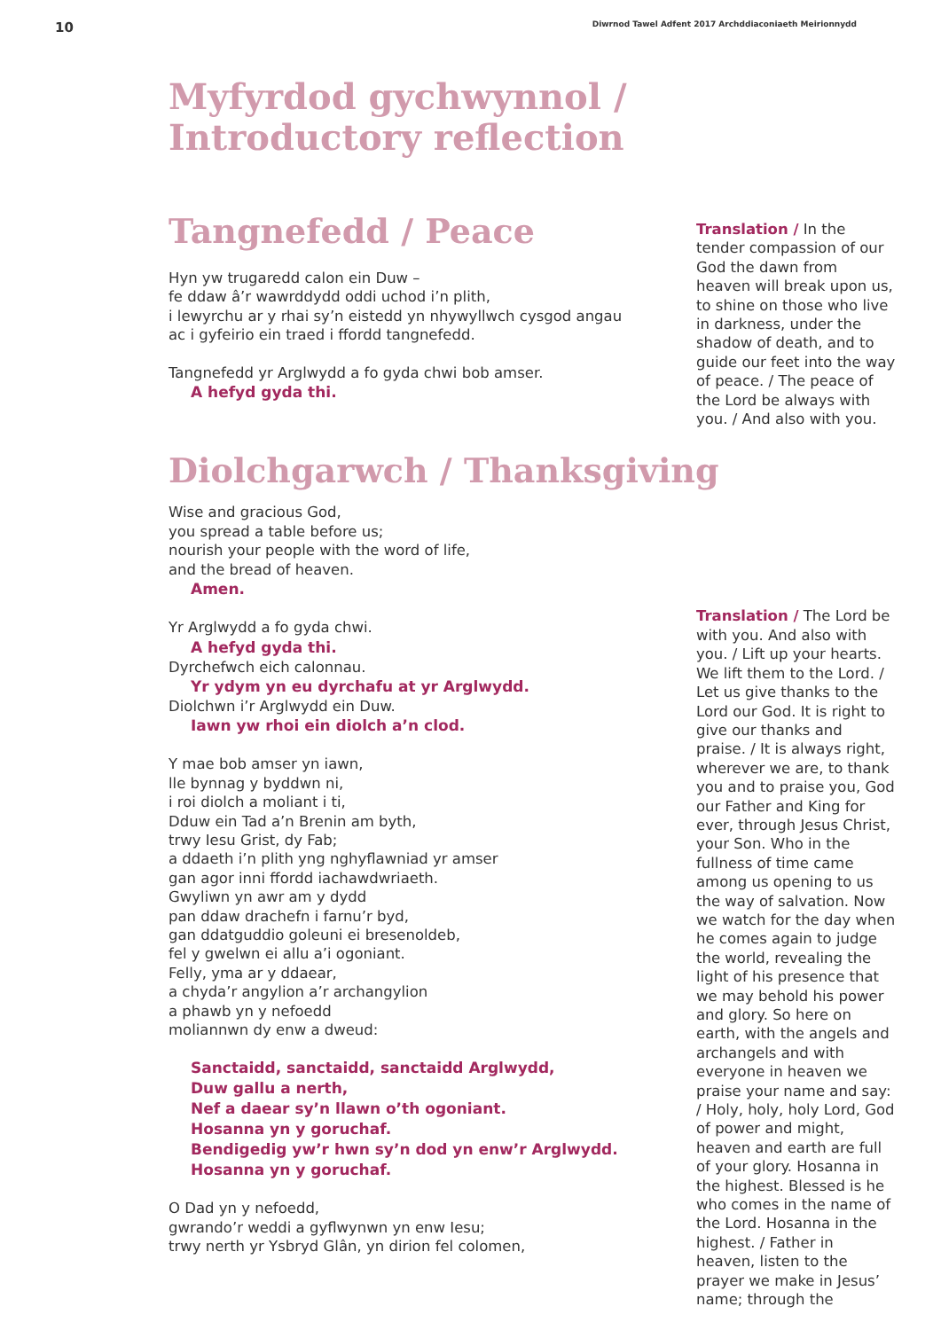10 Diwrnod Tawel Adfent 2017 Archddiaconiaeth Meirionnydd
Myfyrdod gychwynnol /
Introductory reflection
Tangnefedd / Peace
Hyn yw trugaredd calon ein Duw –
fe ddaw â’r wawrddydd oddi uchod i’n plith,
i lewyrchu ar y rhai sy’n eistedd yn nhywyllwch cysgod angau
ac i gyfeirio ein traed i ffordd tangnefedd.
Tangnefedd yr Arglwydd a fo gyda chwi bob amser.
A hefyd gyda thi.
Translation / In the tender compassion of our God the dawn from heaven will break upon us, to shine on those who live in darkness, under the shadow of death, and to guide our feet into the way of peace. / The peace of the Lord be always with you. / And also with you.
Diolchgarwch / Thanksgiving
Wise and gracious God,
you spread a table before us;
nourish your people with the word of life,
and the bread of heaven.
Amen.
Yr Arglwydd a fo gyda chwi.
A hefyd gyda thi.
Dyrchefwch eich calonnau.
Yr ydym yn eu dyrchafu at yr Arglwydd.
Diolchwn i’r Arglwydd ein Duw.
Iawn yw rhoi ein diolch a’n clod.
Y mae bob amser yn iawn,
lle bynnag y byddwn ni,
i roi diolch a moliant i ti,
Dduw ein Tad a’n Brenin am byth,
trwy Iesu Grist, dy Fab;
a ddaeth i’n plith yng nghyflawniad yr amser
gan agor inni ffordd iachawdwriaeth.
Gwyliwn yn awr am y dydd
pan ddaw drachefn i farnu’r byd,
gan ddatguddio goleuni ei bresenoldeb,
fel y gwelwn ei allu a’i ogoniant.
Felly, yma ar y ddaear,
a chyda’r angylion a’r archangylion
a phawb yn y nefoedd
moliannwn dy enw a dweud:
Sanctaidd, sanctaidd, sanctaidd Arglwydd,
Duw gallu a nerth,
Nef a daear sy’n llawn o’th ogoniant.
Hosanna yn y goruchaf.
Bendigedig yw’r hwn sy’n dod yn enw’r Arglwydd.
Hosanna yn y goruchaf.
O Dad yn y nefoedd,
gwrando’r weddi a gyflwynwn yn enw Iesu;
trwy nerth yr Ysbryd Glân, yn dirion fel colomen,
Translation / The Lord be with you. And also with you. / Lift up your hearts. We lift them to the Lord. / Let us give thanks to the Lord our God. It is right to give our thanks and praise. / It is always right, wherever we are, to thank you and to praise you, God our Father and King for ever, through Jesus Christ, your Son. Who in the fullness of time came among us opening to us the way of salvation. Now we watch for the day when he comes again to judge the world, revealing the light of his presence that we may behold his power and glory. So here on earth, with the angels and archangels and with everyone in heaven we praise your name and say: / Holy, holy, holy Lord, God of power and might, heaven and earth are full of your glory. Hosanna in the highest. Blessed is he who comes in the name of the Lord. Hosanna in the highest. / Father in heaven, listen to the prayer we make in Jesus’ name; through the